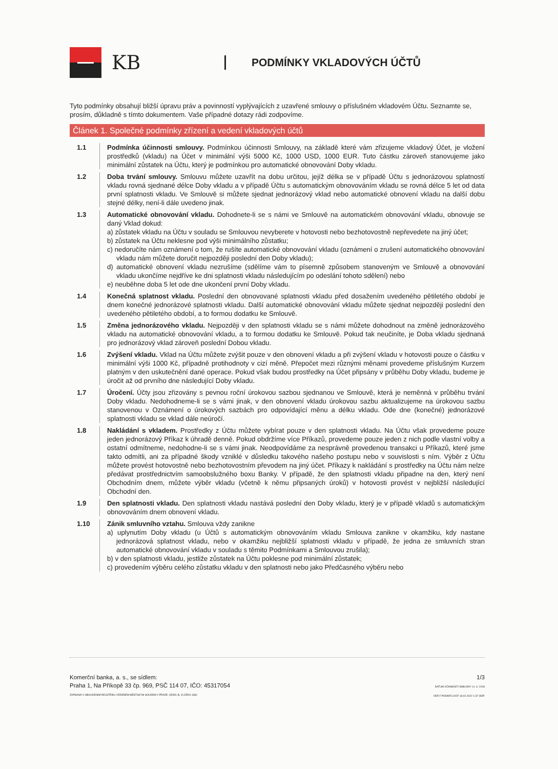KB
PODMÍNKY VKLADOVÝCH ÚČTŮ
Tyto podmínky obsahují bližší úpravu práv a povinností vyplývajících z uzavřené smlouvy o příslušném vkladovém Účtu. Seznamte se, prosím, důkladně s tímto dokumentem. Vaše případné dotazy rádi zodpovíme.
Článek 1. Společné podmínky zřízení a vedení vkladových účtů
1.1 Podmínka účinnosti smlouvy. Podmínkou účinnosti Smlouvy, na základě které vám zřizujeme vkladový Účet, je vložení prostředků (vkladu) na Účet v minimální výši 5000 Kč, 1000 USD, 1000 EUR. Tuto částku zároveň stanovujeme jako minimální zůstatek na Účtu, který je podmínkou pro automatické obnovování Doby vkladu.
1.2 Doba trvání smlouvy. Smlouvu můžete uzavřít na dobu určitou, jejíž délka se v případě Účtu s jednorázovou splatností vkladu rovná sjednané délce Doby vkladu a v případě Účtu s automatickým obnovováním vkladu se rovná délce 5 let od data první splatnosti vkladu. Ve Smlouvě si můžete sjednat jednorázový vklad nebo automatické obnovení vkladu na další dobu stejné délky, není-li dále uvedeno jinak.
1.3 Automatické obnovování vkladu. Dohodnete-li se s námi ve Smlouvě na automatickém obnovování vkladu, obnovuje se daný Vklad dokud:
a) zůstatek vkladu na Účtu v souladu se Smlouvou nevyberete v hotovosti nebo bezhotovostně nepřevedete na jiný účet;
b) zůstatek na Účtu neklesne pod výši minimálního zůstatku;
c) nedoručíte nám oznámení o tom, že rušíte automatické obnovování vkladu (oznámení o zrušení automatického obnovování vkladu nám můžete doručit nejpozději poslední den Doby vkladu);
d) automatické obnovení vkladu nezrušíme (sdělíme vám to písemně způsobem stanoveným ve Smlouvě a obnovování vkladu ukončíme nejdříve ke dni splatnosti vkladu následujícím po odeslání tohoto sdělení) nebo
e) neuběhne doba 5 let ode dne ukončení první Doby vkladu.
1.4 Konečná splatnost vkladu. Poslední den obnovované splatnosti vkladu před dosažením uvedeného pětiletého období je dnem konečné jednorázové splatnosti vkladu. Další automatické obnovování vkladu můžete sjednat nejpozději poslední den uvedeného pětiletého období, a to formou dodatku ke Smlouvě.
1.5 Změna jednorázového vkladu. Nejpozději v den splatnosti vkladu se s námi můžete dohodnout na změně jednorázového vkladu na automatické obnovování vkladu, a to formou dodatku ke Smlouvě. Pokud tak neučiníte, je Doba vkladu sjednaná pro jednorázový vklad zároveň poslední Dobou vkladu.
1.6 Zvýšení vkladu. Vklad na Účtu můžete zvýšit pouze v den obnovení vkladu a při zvýšení vkladu v hotovosti pouze o částku v minimální výši 1000 Kč, případně protihodnoty v cizí měně. Přepočet mezi různými měnami provedeme příslušným Kurzem platným v den uskutečnění dané operace. Pokud však budou prostředky na Účet připsány v průběhu Doby vkladu, budeme je úročit až od prvního dne následující Doby vkladu.
1.7 Úročení. Účty jsou zřizovány s pevnou roční úrokovou sazbou sjednanou ve Smlouvě, která je neměnná v průběhu trvání Doby vkladu. Nedohodneme-li se s vámi jinak, v den obnovení vkladu úrokovou sazbu aktualizujeme na úrokovou sazbu stanovenou v Oznámení o úrokových sazbách pro odpovídající měnu a délku vkladu. Ode dne (konečné) jednorázové splatnosti vkladu se vklad dále neúročí.
1.8 Nakládání s vkladem. Prostředky z Účtu můžete vybírat pouze v den splatnosti vkladu. Na Účtu však provedeme pouze jeden jednorázový Příkaz k úhradě denně. Pokud obdržíme více Příkazů, provedeme pouze jeden z nich podle vlastní volby a ostatní odmítneme, nedohodne-li se s vámi jinak. Neodpovídáme za nesprávně provedenou transakci u Příkazů, které jsme takto odmítli, ani za případné škody vzniklé v důsledku takového našeho postupu nebo v souvislosti s ním. Výběr z Účtu můžete provést hotovostně nebo bezhotovostním převodem na jiný účet. Příkazy k nakládání s prostředky na Účtu nám nelze předávat prostřednictvím samoobslužného boxu Banky. V případě, že den splatnosti vkladu připadne na den, který není Obchodním dnem, můžete výběr vkladu (včetně k němu připsaných úroků) v hotovosti provést v nejbližší následující Obchodní den.
1.9 Den splatnosti vkladu. Den splatnosti vkladu nastává poslední den Doby vkladu, který je v případě vkladů s automatickým obnovováním dnem obnovení vkladu.
1.10 Zánik smluvního vztahu. Smlouva vždy zanikne
a) uplynutím Doby vkladu (u Účtů s automatickým obnovováním vkladu Smlouva zanikne v okamžiku, kdy nastane jednorázová splatnost vkladu, nebo v okamžiku nejbližší splatnosti vkladu v případě, že jedna ze smluvních stran automatické obnovování vkladu v souladu s těmito Podmínkami a Smlouvou zrušila);
b) v den splatnosti vkladu, jestliže zůstatek na Účtu poklesne pod minimální zůstatek;
c) provedením výběru celého zůstatku vkladu v den splatnosti nebo jako Předčasného výběru nebo
Komerční banka, a. s., se sídlem:
Praha 1, Na Příkopě 33 čp. 969, PSČ 114 07, IČO: 45317054
ZAPSANÁ V OBCHODNÍM REJSTŘÍKU VEDENÉM MĚSTSKÝM SOUDEM V PRAZE, ODDÍL B, VLOŽKA 1360
1/3
DATUM ÚČINNOSTI ŠABLONY 11. 6. 2018
VER F PODMTU.DOT 18.02.2022 1:37 ODP.